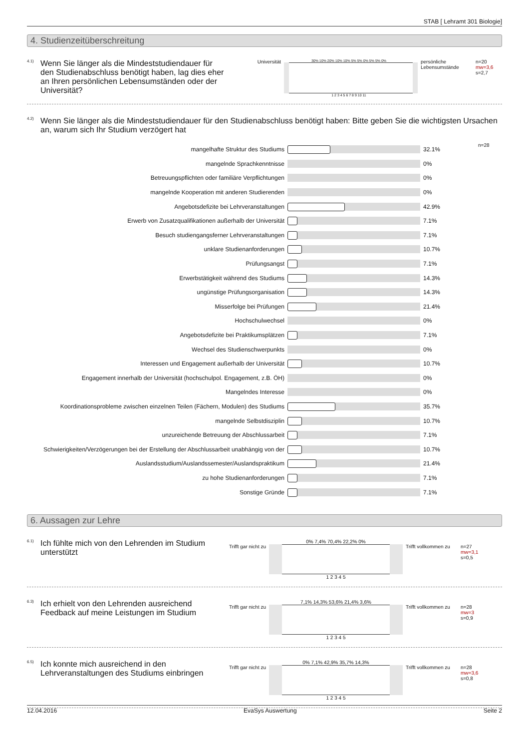STAB [ Lehramt 301 Biologie]
4. Studienzeitüberschreitung
4.1)
Wenn Sie länger als die Mindeststudiendauer für den Studienabschluss benötigt haben, lag dies eher an Ihren persönlichen Lebensumständen oder der Universität?
Universität
30% 10% 20% 10% 10% 5% 5% 0% 5% 5% 0%
1 2 3 4 5 6 7 8 9 10 11
persönliche Lebensumstände
n=20
mw=3,6
s=2,7
4.2)
Wenn Sie länger als die Mindeststudiendauer für den Studienabschluss benötigt haben: Bitte geben Sie die wichtigsten Ursachen an, warum sich Ihr Studium verzögert hat
| mangelhafte Struktur des Studiums | | 32.1% | n=28 |
| mangelnde Sprachkenntnisse | | 0% | |
| Betreuungspflichten oder familiäre Verpflichtungen | | 0% | |
| mangelnde Kooperation mit anderen Studierenden | | 0% | |
| Angebotsdefizite bei Lehrveranstaltungen | | 42.9% | |
| Erwerb von Zusatzqualifikationen außerhalb der Universität | | 7.1% | |
| Besuch studiengangsferner Lehrveranstaltungen | | 7.1% | |
| unklare Studienanforderungen | | 10.7% | |
| Prüfungsangst | | 7.1% | |
| Erwerbstätigkeit während des Studiums | | 14.3% | |
| ungünstige Prüfungsorganisation | | 14.3% | |
| Misserfolge bei Prüfungen | | 21.4% | |
| Hochschulwechsel | | 0% | |
| Angebotsdefizite bei Praktikumsplätzen | | 7.1% | |
| Wechsel des Studienschwerpunkts | | 0% | |
| Interessen und Engagement außerhalb der Universität | | 10.7% | |
| Engagement innerhalb der Universität (hochschulpol. Engagement, z.B. ÖH) | | 0% | |
| Mangelndes Interesse | | 0% | |
| Koordinationsprobleme zwischen einzelnen Teilen (Fächern, Modulen) des Studiums | | 35.7% | |
| mangelnde Selbstdisziplin | | 10.7% | |
| unzureichende Betreuung der Abschlussarbeit | | 7.1% | |
| Schwierigkeiten/Verzögerungen bei der Erstellung der Abschlussarbeit unabhängig von der | | 10.7% | |
| Auslandsstudium/Auslandssemester/Auslandspraktikum | | 21.4% | |
| zu hohe Studienanforderungen | | 7.1% | |
| Sonstige Gründe | | 7.1% | |
6. Aussagen zur Lehre
6.1)
Ich fühlte mich von den Lehrenden im Studium unterstützt
Trifft gar nicht zu
0% 7,4% 70,4% 22,2% 0%
1 2 3 4 5
Trifft vollkommen zu
n=27
mw=3,1
s=0,5
6.3)
Ich erhielt von den Lehrenden ausreichend Feedback auf meine Leistungen im Studium
Trifft gar nicht zu
7,1% 14,3% 53,6% 21,4% 3,6%
1 2 3 4 5
Trifft vollkommen zu
n=28
mw=3
s=0,9
6.5)
Ich konnte mich ausreichend in den Lehrveranstaltungen des Studiums einbringen
Trifft gar nicht zu
0% 7,1% 42,9% 35,7% 14,3%
1 2 3 4 5
Trifft vollkommen zu
n=28
mw=3,6
s=0,8
12.04.2016 EvaSys Auswertung Seite 2